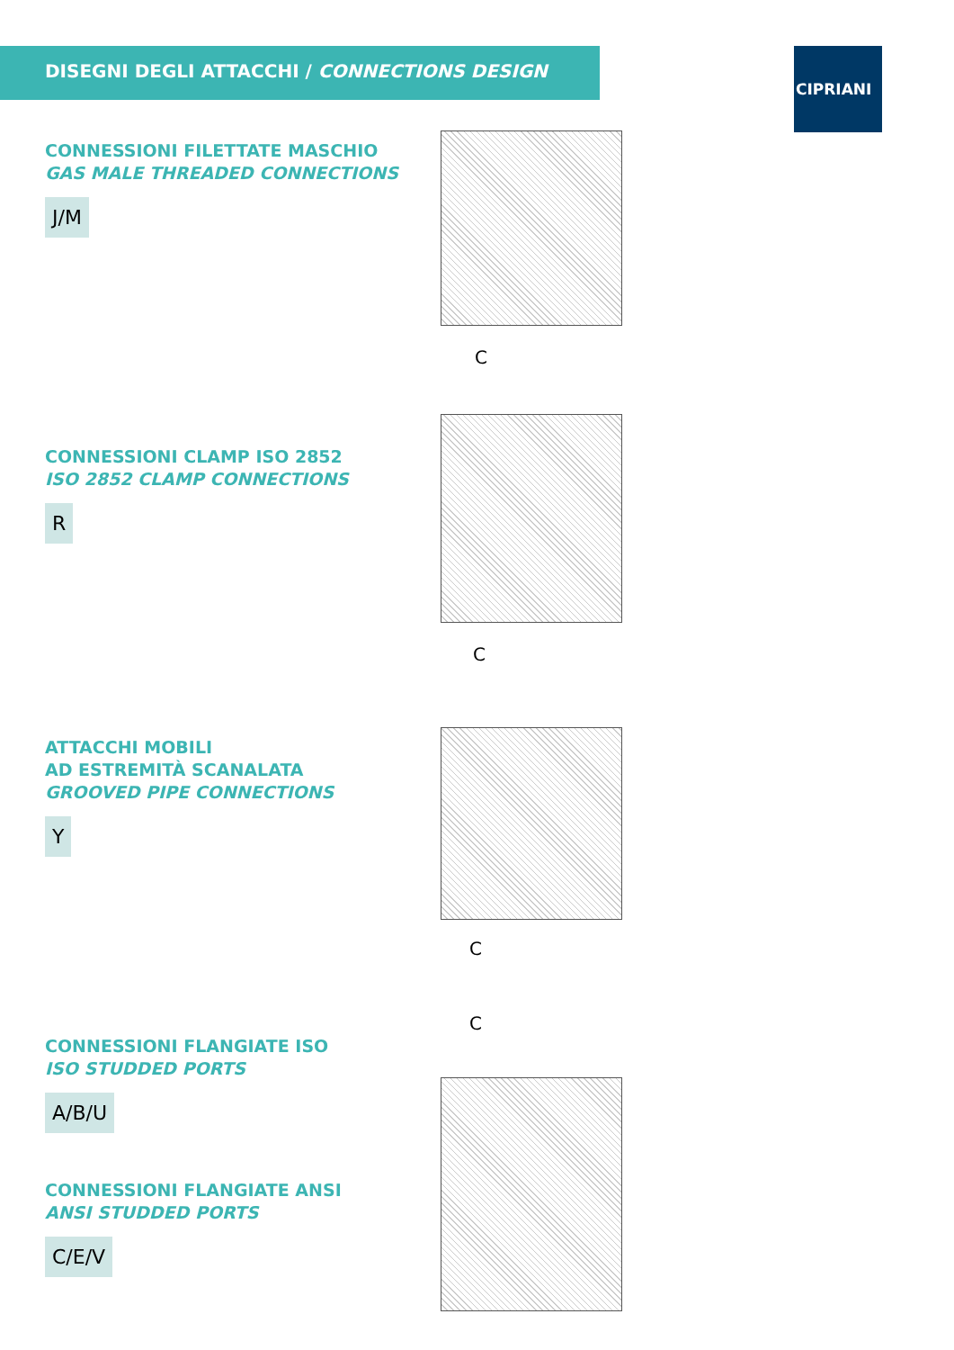DISEGNI DEGLI ATTACCHI / CONNECTIONS DESIGN CIPRIANI
CONNESSIONI FILETTATE MASCHIO
GAS MALE THREADED CONNECTIONS
J/M
C
CONNESSIONI CLAMP ISO 2852
ISO 2852 CLAMP CONNECTIONS
R
C
ATTACCHI MOBILI
AD ESTREMITÀ SCANALATA
GROOVED PIPE CONNECTIONS
Y
C
C
CONNESSIONI FLANGIATE ISO
ISO STUDDED PORTS
A/B/U
CONNESSIONI FLANGIATE ANSI
ANSI STUDDED PORTS
C/E/V